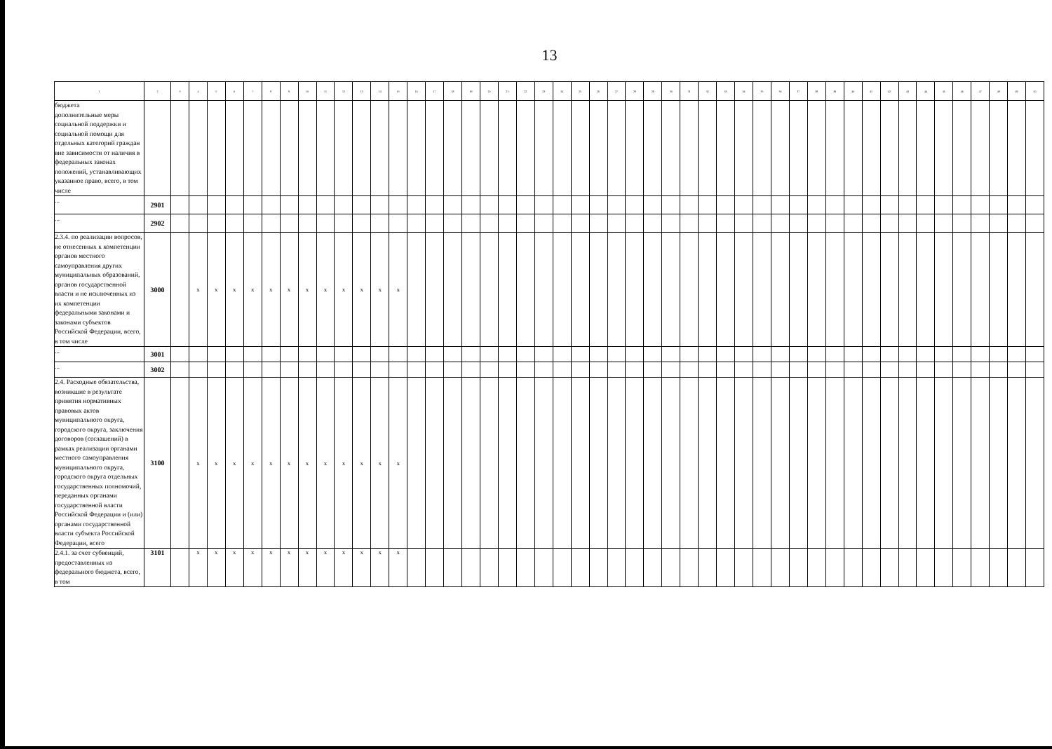13
| 1 | 2 | 3 | 4 | 5 | 6 | 7 | 8 | 9 | 10 | 11 | 12 | 13 | 14 | 15 | 16 | 17 | 18 | 19 | 20 | 21 | 22 | 23 | 24 | 25 | 26 | 27 | 28 | 29 | 30 | 31 | 32 | 33 | 34 | 35 | 36 | 37 | 38 | 39 | 40 | 41 | 42 | 43 | 44 | 45 | 46 | 47 | 48 | 49 | 50 |
| --- | --- | --- | --- | --- | --- | --- | --- | --- | --- | --- | --- | --- | --- | --- | --- | --- | --- | --- | --- | --- | --- | --- | --- | --- | --- | --- | --- | --- | --- | --- | --- | --- | --- | --- | --- | --- | --- | --- | --- | --- | --- | --- | --- | --- | --- | --- | --- | --- | --- |
| бюджета дополнительные меры социальной поддержки и социальной помощи для отдельных категорий граждан вне зависимости от наличия в федеральных законах положений, устанавливающих указанное право, всего, в том числе | | | | | | | | | | | | | | | | | | | | | | | | | | | | | | | | | | | | | | | | | | | | | | | | | |
| ... | 2901 | | | | | | | | | | | | | | | | | | | | | | | | | | | | | | | | | | | | | | | | | | | | | | | | |
| ... | 2902 | | | | | | | | | | | | | | | | | | | | | | | | | | | | | | | | | | | | | | | | | | | | | | | | |
| 2.3.4. по реализации вопросов, не отнесенных к компетенции органов местного самоуправления других муниципальных образований, органов государственной власти и не исключенных из их компетенции федеральными законами и законами субъектов Российской Федерации, всего, в том числе | 3000 | | x | x | x | x | x | x | x | x | x | x | x | x | | | | | | | | | | | | | | | | | | | | | | | | | | | | | | | | | | | |
| ... | 3001 | | | | | | | | | | | | | | | | | | | | | | | | | | | | | | | | | | | | | | | | | | | | | | | | |
| ... | 3002 | | | | | | | | | | | | | | | | | | | | | | | | | | | | | | | | | | | | | | | | | | | | | | | | |
| 2.4. Расходные обязательства, возникшие в результате принятия нормативных правовых актов муниципального округа, городского округа, заключения договоров (соглашений) в рамках реализации органами местного самоуправления муниципального округа, городского округа отдельных государственных полномочий, переданных органами государственной власти Российской Федерации и (или) органами государственной власти субъекта Российской Федерации, всего | 3100 | | x | x | x | x | x | x | x | x | x | x | x | x | | | | | | | | | | | | | | | | | | | | | | | | | | | | | | | | | | | |
| 2.4.1. за счет субвенций, предоставленных из федерального бюджета, всего, в том | 3101 | | x | x | x | x | x | x | x | x | x | x | x | x | | | | | | | | | | | | | | | | | | | | | | | | | | | | | | | | | | | |